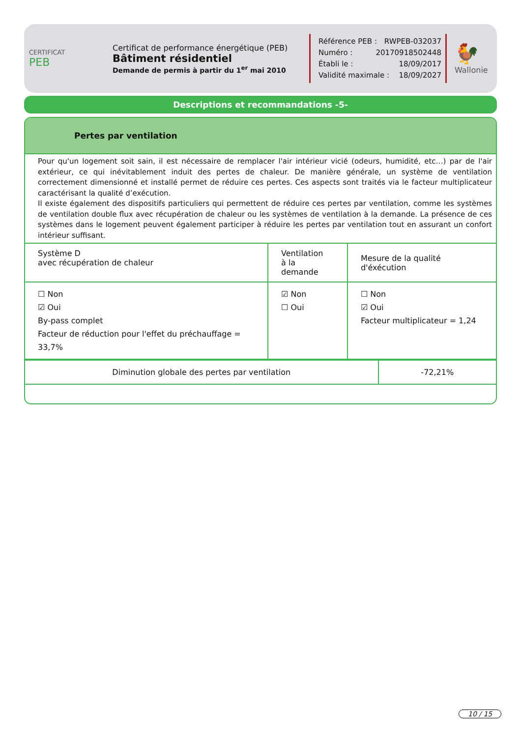CERTIFICAT
PEB
Certificat de performance énergétique (PEB)
Bâtiment résidentiel
Demande de permis à partir du 1<sup>er</sup> mai 2010
Référence PEB : RWPEB-032037
Numéro : 20170918502448
Établi le : 18/09/2017
Validité maximale : 18/09/2027
🐓
Wallonie
Descriptions et recommandations -5-
Pertes par ventilation
Pour qu'un logement soit sain, il est nécessaire de remplacer l'air intérieur vicié (odeurs, humidité, etc…) par de l'air extérieur, ce qui inévitablement induit des pertes de chaleur. De manière générale, un système de ventilation correctement dimensionné et installé permet de réduire ces pertes. Ces aspects sont traités via le facteur multiplicateur caractérisant la qualité d’exécution.
Il existe également des dispositifs particuliers qui permettent de réduire ces pertes par ventilation, comme les systèmes de ventilation double flux avec récupération de chaleur ou les systèmes de ventilation à la demande. La présence de ces systèmes dans le logement peuvent également participer à réduire les pertes par ventilation tout en assurant un confort intérieur suffisant.
| Système D avec récupération de chaleur | Ventilation à la demande | Mesure de la qualité d'éxécution |
| --- | --- | --- |
| ☐ Non ☑ Oui By-pass complet Facteur de réduction pour l'effet du préchauffage = 33,7% | ☑ Non ☐ Oui | ☐ Non ☑ Oui Facteur multiplicateur = 1,24 |
| Diminution globale des pertes par ventilation | -72,21% |
10 / 15